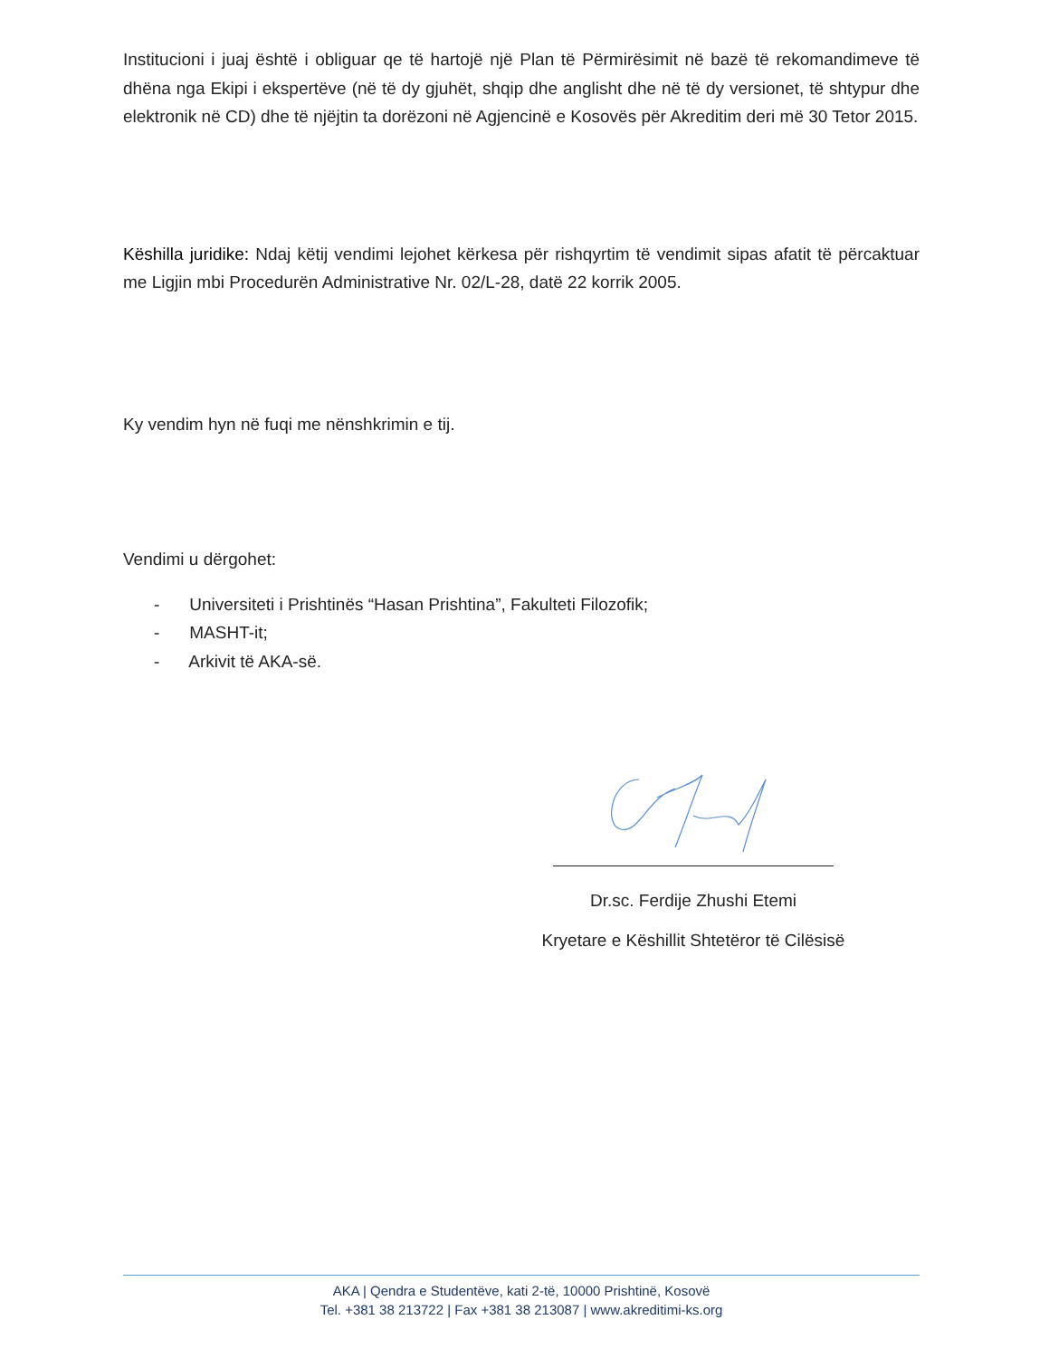Institucioni i juaj është i obliguar qe të hartojë një Plan të Përmirësimit në bazë të rekomandimeve të dhëna nga Ekipi i ekspertëve (në të dy gjuhët, shqip dhe anglisht dhe në të dy versionet, të shtypur dhe elektronik në CD) dhe të njëjtin ta dorëzoni në Agjencinë e Kosovës për Akreditim deri më 30 Tetor 2015.
Këshilla juridike: Ndaj këtij vendimi lejohet kërkesa për rishqyrtim të vendimit sipas afatit të përcaktuar me Ligjin mbi Procedurën Administrative Nr. 02/L-28, datë 22 korrik 2005.
Ky vendim hyn në fuqi me nënshkrimin e tij.
Vendimi u dërgohet:
- Universiteti i Prishtinës “Hasan Prishtina”, Fakulteti Filozofik;
- MASHT-it;
- Arkivit të AKA-së.
Dr.sc. Ferdije Zhushi Etemi
Kryetare e Këshillit Shtetëror të Cilësisë
AKA | Qendra e Studentëve, kati 2-të, 10000 Prishtinë, Kosovë
Tel. +381 38 213722 | Fax +381 38 213087 | www.akreditimi-ks.org